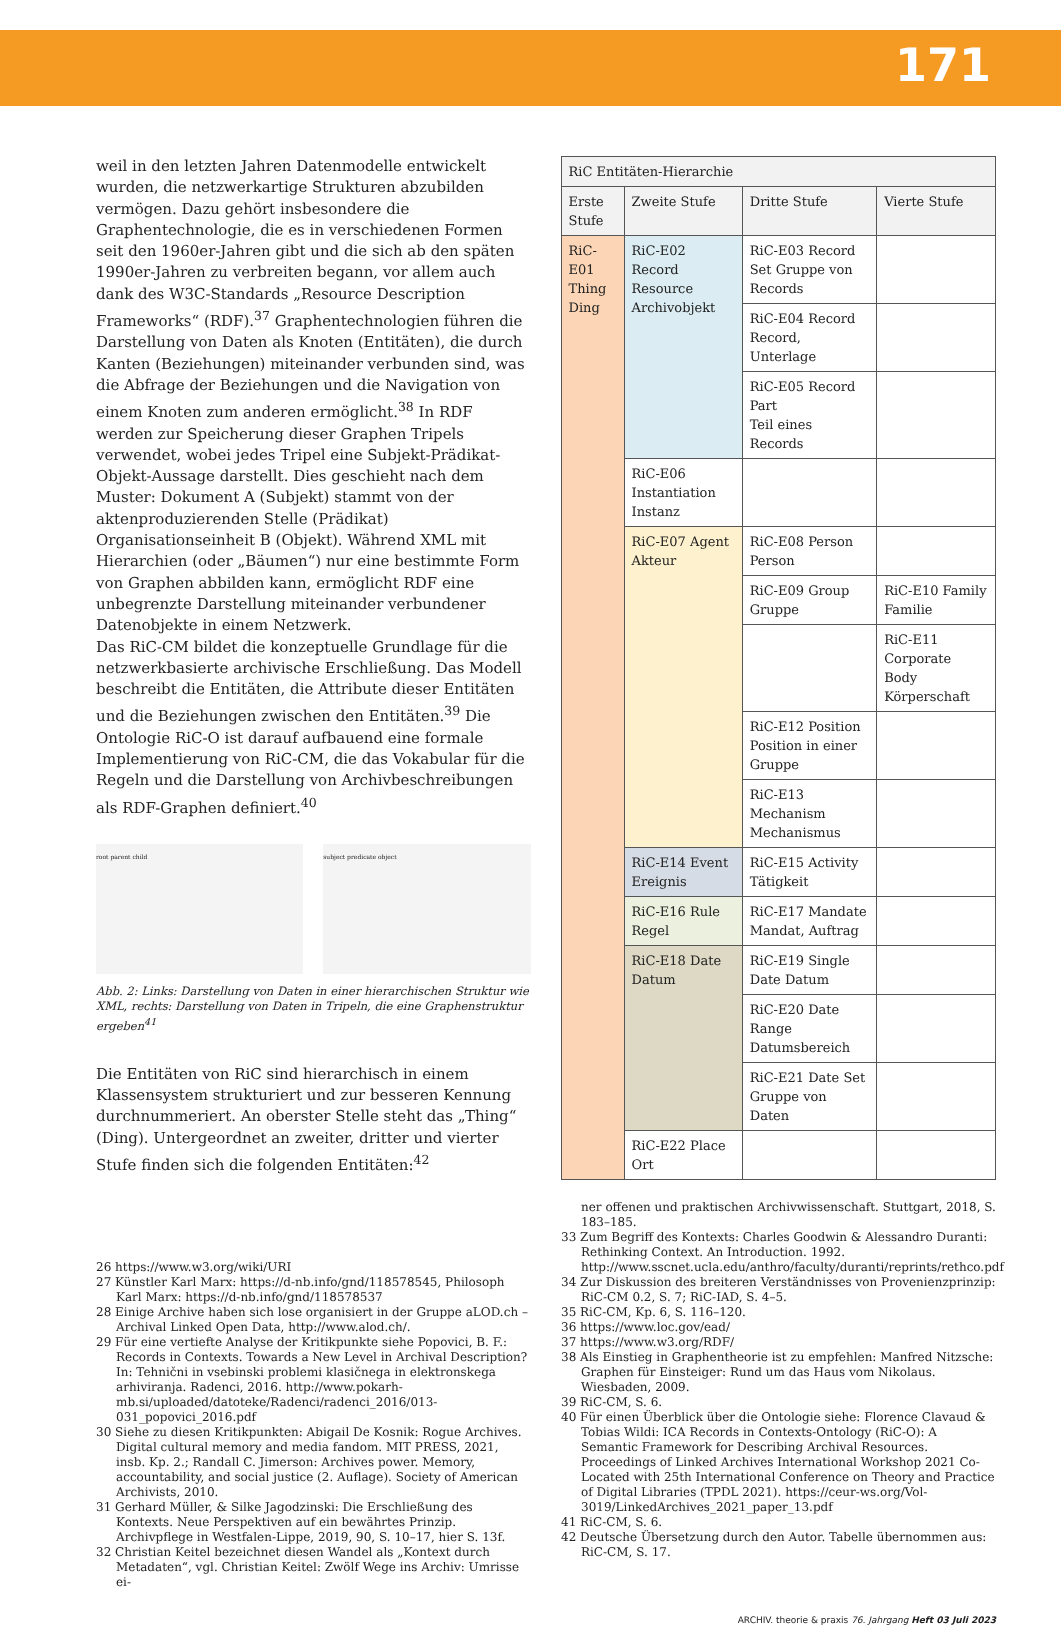171
weil in den letzten Jahren Datenmodelle entwickelt wurden, die netzwerkartige Strukturen abzubilden vermögen. Dazu gehört insbesondere die Graphentechnologie, die es in verschiedenen Formen seit den 1960er-Jahren gibt und die sich ab den späten 1990er-Jahren zu verbreiten begann, vor allem auch dank des W3C-Standards „Resource Description Frameworks“ (RDF).<sup>37</sup> Graphentechnologien führen die Darstellung von Daten als Knoten (Entitäten), die durch Kanten (Beziehungen) miteinander verbunden sind, was die Abfrage der Beziehungen und die Navigation von einem Knoten zum anderen ermöglicht.<sup>38</sup> In RDF werden zur Speicherung dieser Graphen Tripels verwendet, wobei jedes Tripel eine Subjekt-Prädikat-Objekt-Aussage darstellt. Dies geschieht nach dem Muster: Dokument A (Subjekt) stammt von der aktenproduzierenden Stelle (Prädikat) Organisationseinheit B (Objekt). Während XML mit Hierarchien (oder „Bäumen“) nur eine bestimmte Form von Graphen abbilden kann, ermöglicht RDF eine unbegrenzte Darstellung miteinander verbundener Datenobjekte in einem Netzwerk.
Das RiC-CM bildet die konzeptuelle Grundlage für die netzwerkbasierte archivische Erschließung. Das Modell beschreibt die Entitäten, die Attribute dieser Entitäten und die Beziehungen zwischen den Entitäten.<sup>39</sup> Die Ontologie RiC-O ist darauf aufbauend eine formale Implementierung von RiC-CM, die das Vokabular für die Regeln und die Darstellung von Archivbeschreibungen als RDF-Graphen definiert.<sup>40</sup>
root parent child subject predicate object
Abb. 2: Links: Darstellung von Daten in einer hierarchischen Struktur wie XML, rechts: Darstellung von Daten in Tripeln, die eine Graphenstruktur ergeben<sup>41</sup>
Die Entitäten von RiC sind hierarchisch in einem Klassensystem strukturiert und zur besseren Kennung durchnummeriert. An oberster Stelle steht das „Thing“ (Ding). Untergeordnet an zweiter, dritter und vierter Stufe finden sich die folgenden Entitäten:<sup>42</sup>
| RiC Entitäten-Hierarchie | | | |
| --- | --- | --- | --- |
| Erste Stufe | Zweite Stufe | Dritte Stufe | Vierte Stufe |
| RiC-E01 Thing Ding | RiC-E02 Record Resource Archivobjekt | RiC-E03 Record Set Gruppe von Records | |
| | | RiC-E04 Record Record, Unterlage | |
| | | RiC-E05 Record Part Teil eines Records | |
| | RiC-E06 Instantiation Instanz | | |
| | RiC-E07 Agent Akteur | RiC-E08 Person Person | |
| | | RiC-E09 Group Gruppe | RiC-E10 Family Familie |
| | | | RiC-E11 Corporate Body Körperschaft |
| | | RiC-E12 Position Position in einer Gruppe | |
| | | RiC-E13 Mechanism Mechanismus | |
| | RiC-E14 Event Ereignis | RiC-E15 Activity Tätigkeit | |
| | RiC-E16 Rule Regel | RiC-E17 Mandate Mandat, Auftrag | |
| | RiC-E18 Date Datum | RiC-E19 Single Date Datum | |
| | | RiC-E20 Date Range Datumsbereich | |
| | | RiC-E21 Date Set Gruppe von Daten | |
| | RiC-E22 Place Ort | | |
26 https://www.w3.org/wiki/URI
27 Künstler Karl Marx: https://d-nb.info/gnd/118578545, Philosoph Karl Marx: https://d-nb.info/gnd/118578537
28 Einige Archive haben sich lose organisiert in der Gruppe aLOD.ch – Archival Linked Open Data, http://www.alod.ch/.
29 Für eine vertiefte Analyse der Kritikpunkte siehe Popovici, B. F.: Records in Contexts. Towards a New Level in Archival Description? In: Tehnični in vsebinski problemi klasičnega in elektronskega arhiviranja. Radenci, 2016. http://www.pokarh-mb.si/uploaded/datoteke/Radenci/radenci_2016/013-031_popovici_2016.pdf
30 Siehe zu diesen Kritikpunkten: Abigail De Kosnik: Rogue Archives. Digital cultural memory and media fandom. MIT PRESS, 2021, insb. Kp. 2.; Randall C. Jimerson: Archives power. Memory, accountability, and social justice (2. Auflage). Society of American Archivists, 2010.
31 Gerhard Müller, & Silke Jagodzinski: Die Erschließung des Kontexts. Neue Perspektiven auf ein bewährtes Prinzip. Archivpflege in Westfalen-Lippe, 2019, 90, S. 10–17, hier S. 13f.
32 Christian Keitel bezeichnet diesen Wandel als „Kontext durch Metadaten“, vgl. Christian Keitel: Zwölf Wege ins Archiv: Umrisse ei-
ner offenen und praktischen Archivwissenschaft. Stuttgart, 2018, S. 183–185.
33 Zum Begriff des Kontexts: Charles Goodwin & Alessandro Duranti: Rethinking Context. An Introduction. 1992. http://www.sscnet.ucla.edu/anthro/faculty/duranti/reprints/rethco.pdf
34 Zur Diskussion des breiteren Verständnisses von Provenienzprinzip: RiC-CM 0.2, S. 7; RiC-IAD, S. 4–5.
35 RiC-CM, Kp. 6, S. 116–120.
36 https://www.loc.gov/ead/
37 https://www.w3.org/RDF/
38 Als Einstieg in Graphentheorie ist zu empfehlen: Manfred Nitzsche: Graphen für Einsteiger: Rund um das Haus vom Nikolaus. Wiesbaden, 2009.
39 RiC-CM, S. 6.
40 Für einen Überblick über die Ontologie siehe: Florence Clavaud & Tobias Wildi: ICA Records in Contexts-Ontology (RiC-O): A Semantic Framework for Describing Archival Resources. Proceedings of Linked Archives International Workshop 2021 Co-Located with 25th International Conference on Theory and Practice of Digital Libraries (TPDL 2021). https://ceur-ws.org/Vol-3019/LinkedArchives_2021_paper_13.pdf
41 RiC-CM, S. 6.
42 Deutsche Übersetzung durch den Autor. Tabelle übernommen aus: RiC-CM, S. 17.
ARCHIV. theorie & praxis 76. Jahrgang Heft 03 Juli 2023